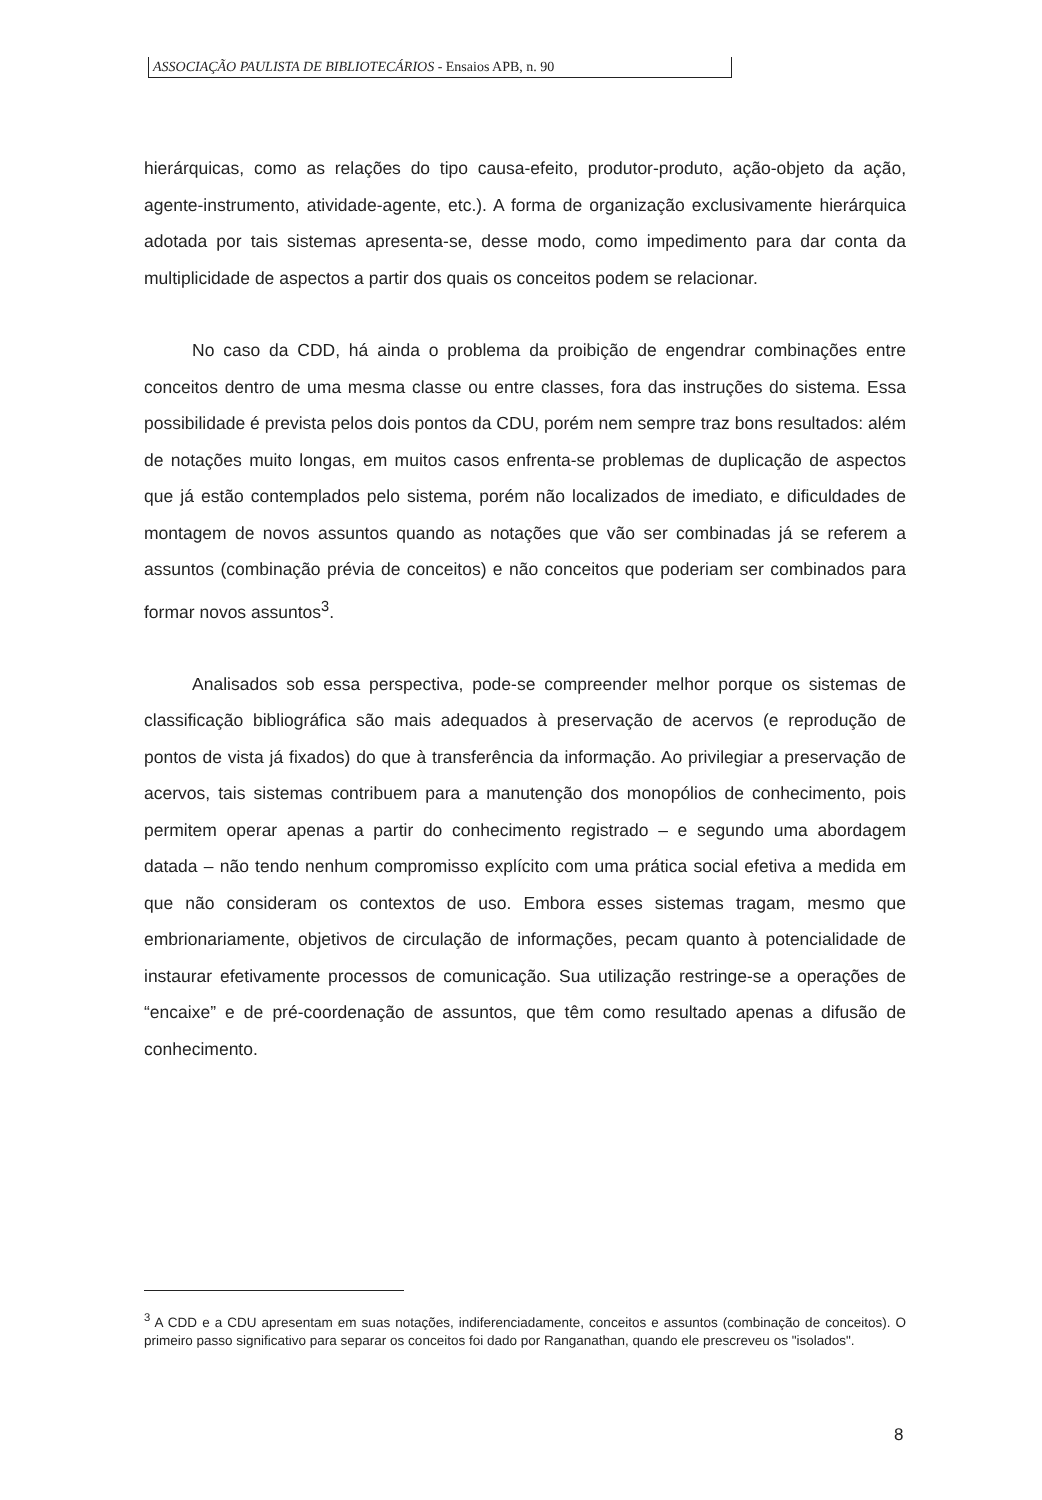ASSOCIAÇÃO PAULISTA DE BIBLIOTECÁRIOS - Ensaios APB, n. 90
hierárquicas, como as relações do tipo causa-efeito, produtor-produto, ação-objeto da ação, agente-instrumento, atividade-agente, etc.). A forma de organização exclusivamente hierárquica adotada por tais sistemas apresenta-se, desse modo, como impedimento para dar conta da multiplicidade de aspectos a partir dos quais os conceitos podem se relacionar.
No caso da CDD, há ainda o problema da proibição de engendrar combinações entre conceitos dentro de uma mesma classe ou entre classes, fora das instruções do sistema. Essa possibilidade é prevista pelos dois pontos da CDU, porém nem sempre traz bons resultados: além de notações muito longas, em muitos casos enfrenta-se problemas de duplicação de aspectos que já estão contemplados pelo sistema, porém não localizados de imediato, e dificuldades de montagem de novos assuntos quando as notações que vão ser combinadas já se referem a assuntos (combinação prévia de conceitos) e não conceitos que poderiam ser combinados para formar novos assuntos<sup>3</sup>.
Analisados sob essa perspectiva, pode-se compreender melhor porque os sistemas de classificação bibliográfica são mais adequados à preservação de acervos (e reprodução de pontos de vista já fixados) do que à transferência da informação. Ao privilegiar a preservação de acervos, tais sistemas contribuem para a manutenção dos monopólios de conhecimento, pois permitem operar apenas a partir do conhecimento registrado – e segundo uma abordagem datada – não tendo nenhum compromisso explícito com uma prática social efetiva a medida em que não consideram os contextos de uso. Embora esses sistemas tragam, mesmo que embrionariamente, objetivos de circulação de informações, pecam quanto à potencialidade de instaurar efetivamente processos de comunicação. Sua utilização restringe-se a operações de “encaixe” e de pré-coordenação de assuntos, que têm como resultado apenas a difusão de conhecimento.
<sup>3</sup> A CDD e a CDU apresentam em suas notações, indiferenciadamente, conceitos e assuntos (combinação de conceitos). O primeiro passo significativo para separar os conceitos foi dado por Ranganathan, quando ele prescreveu os "isolados".
8